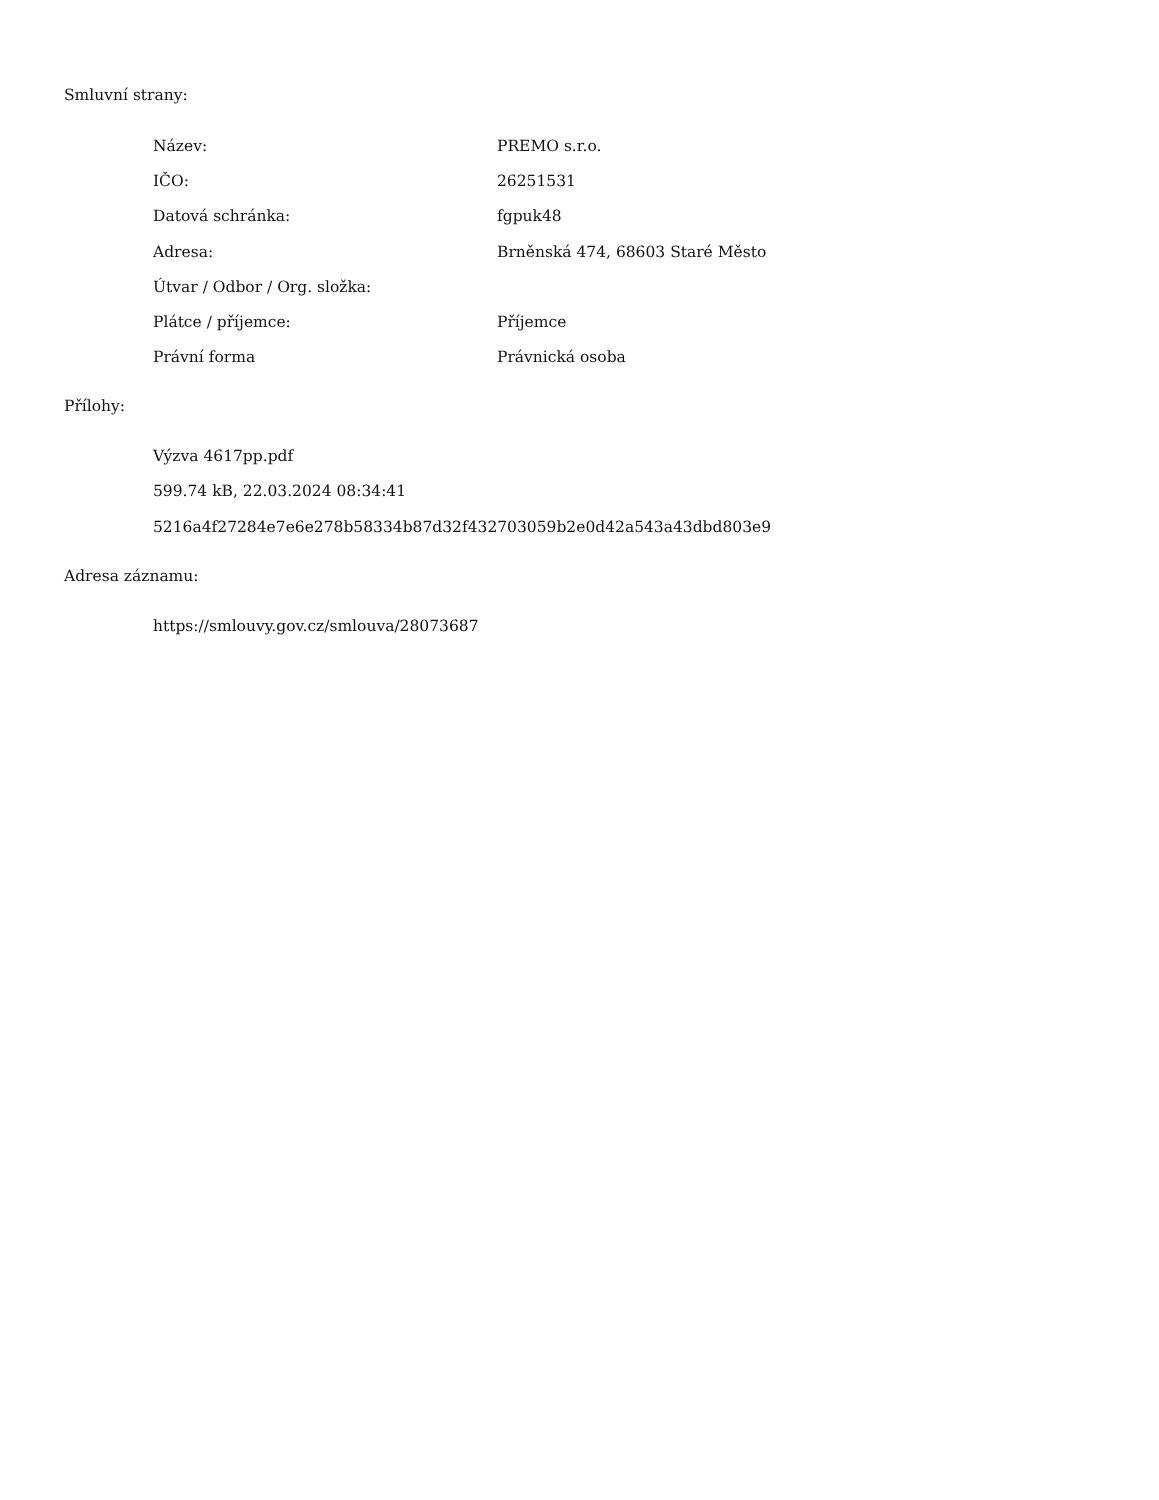Smluvní strany:
| Název: | PREMO s.r.o. |
| IČO: | 26251531 |
| Datová schránka: | fgpuk48 |
| Adresa: | Brněnská 474, 68603 Staré Město |
| Útvar / Odbor / Org. složka: | |
| Plátce / příjemce: | Příjemce |
| Právní forma | Právnická osoba |
Přílohy:
Výzva 4617pp.pdf
599.74 kB, 22.03.2024 08:34:41
5216a4f27284e7e6e278b58334b87d32f432703059b2e0d42a543a43dbd803e9
Adresa záznamu:
https://smlouvy.gov.cz/smlouva/28073687